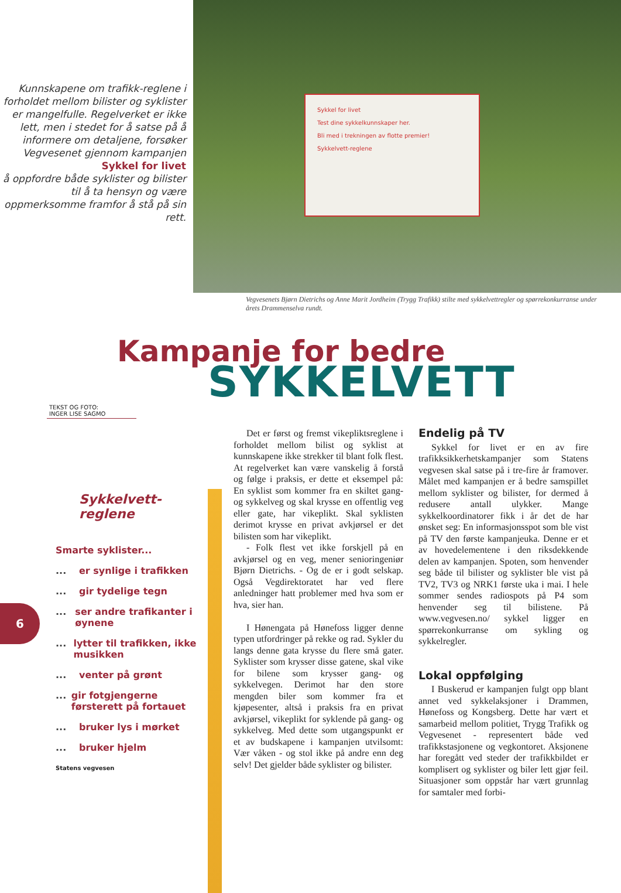Kunnskapene om trafikk-reglene i forholdet mellom bilister og syklister er mangelfulle. Regelverket er ikke lett, men i stedet for å satse på å informere om detaljene, forsøker Vegvesenet gjennom kampanjen
Sykkel for livet
å oppfordre både syklister og bilister til å ta hensyn og være oppmerksomme framfor å stå på sin rett.
Sykkel for livet
Test dine sykkelkunnskaper her.
Bli med i trekningen av flotte premier!
Sykkelvett-reglene
Vegvesenets Bjørn Dietrichs og Anne Marit Jordheim (Trygg Trafikk) stilte med sykkelvettregler og spørrekonkurranse under årets Drammenselva rundt.
Kampanje for bedre
SYKKELVETT
TEKST OG FOTO:
INGER LISE SAGMO
Sykkelvett-
reglene
Smarte syklister...
... er synlige i trafikken
... gir tydelige tegn
... ser andre trafikanter i øynene
... lytter til trafikken, ikke musikken
... venter på grønt
... gir fotgjengerne førsterett på fortauet
... bruker lys i mørket
... bruker hjelm
Statens vegvesen
Det er først og fremst vikepliktsreglene i forholdet mellom bilist og syklist at kunnskapene ikke strekker til blant folk flest. At regelverket kan være vanskelig å forstå og følge i praksis, er dette et eksempel på: En syklist som kommer fra en skiltet gang- og sykkelveg og skal krysse en offentlig veg eller gate, har vikeplikt. Skal syklisten derimot krysse en privat avkjørsel er det bilisten som har vikeplikt.
- Folk flest vet ikke forskjell på en avkjørsel og en veg, mener senioringeniør Bjørn Dietrichs. - Og de er i godt selskap. Også Vegdirektoratet har ved flere anledninger hatt problemer med hva som er hva, sier han.
I Hønengata på Hønefoss ligger denne typen utfordringer på rekke og rad. Sykler du langs denne gata krysse du flere små gater. Syklister som krysser disse gatene, skal vike for bilene som krysser gang- og sykkelvegen. Derimot har den store mengden biler som kommer fra et kjøpesenter, altså i praksis fra en privat avkjørsel, vikeplikt for syklende på gang- og sykkelveg. Med dette som utgangspunkt er et av budskapene i kampanjen utvilsomt: Vær våken - og stol ikke på andre enn deg selv! Det gjelder både syklister og bilister.
Endelig på TV
Sykkel for livet er en av fire trafikksikkerhetskampanjer som Statens vegvesen skal satse på i tre-fire år framover. Målet med kampanjen er å bedre samspillet mellom syklister og bilister, for dermed å redusere antall ulykker. Mange sykkelkoordinatorer fikk i år det de har ønsket seg: En informasjonsspot som ble vist på TV den første kampanjeuka. Denne er et av hovedelementene i den riksdekkende delen av kampanjen. Spoten, som henvender seg både til bilister og syklister ble vist på TV2, TV3 og NRK1 første uka i mai. I hele sommer sendes radiospots på P4 som henvender seg til bilistene. På www.vegvesen.no/ sykkel ligger en spørrekonkurranse om sykling og sykkelregler.
Lokal oppfølging
I Buskerud er kampanjen fulgt opp blant annet ved sykkelaksjoner i Drammen, Hønefoss og Kongsberg. Dette har vært et samarbeid mellom politiet, Trygg Trafikk og Vegvesenet - representert både ved trafikkstasjonene og vegkontoret. Aksjonene har foregått ved steder der trafikkbildet er komplisert og syklister og biler lett gjør feil. Situasjoner som oppstår har vært grunnlag for samtaler med forbi-
6